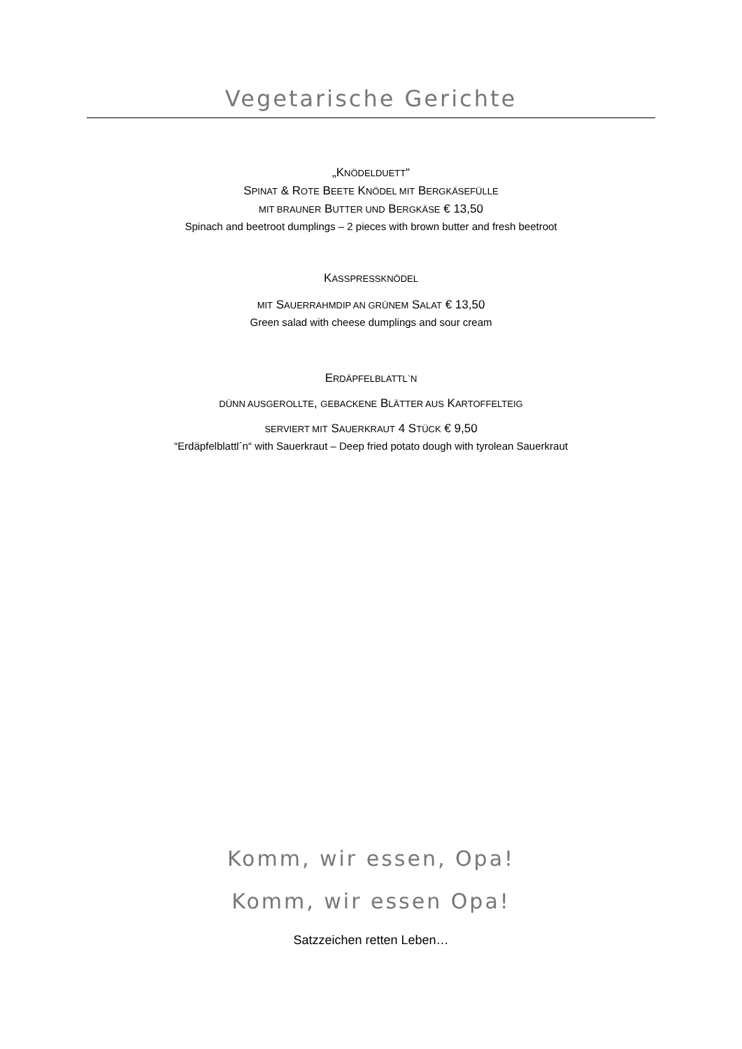Vegetarische Gerichte
„KNÖDELDUETT“
SPINAT & ROTE BEETE KNÖDEL MIT BERGKÄSEFÜLLE
MIT BRAUNER BUTTER UND BERGKÄSE € 13,50
Spinach and beetroot dumplings – 2 pieces with brown butter and fresh beetroot
KASSPRESSKNÖDEL
MIT SAUERRAHMDIP AN GRÜNEM SALAT € 13,50
Green salad with cheese dumplings and sour cream
ERDÄPFELBLATTL`N
DÜNN AUSGEROLLTE, GEBACKENE BLÄTTER AUS KARTOFFELTEIG
SERVIERT MIT SAUERKRAUT 4 STÜCK € 9,50
“Erdäpfelblattl´n“ with Sauerkraut – Deep fried potato dough with tyrolean Sauerkraut
Komm, wir essen, Opa!
Komm, wir essen Opa!
Satzzeichen retten Leben…